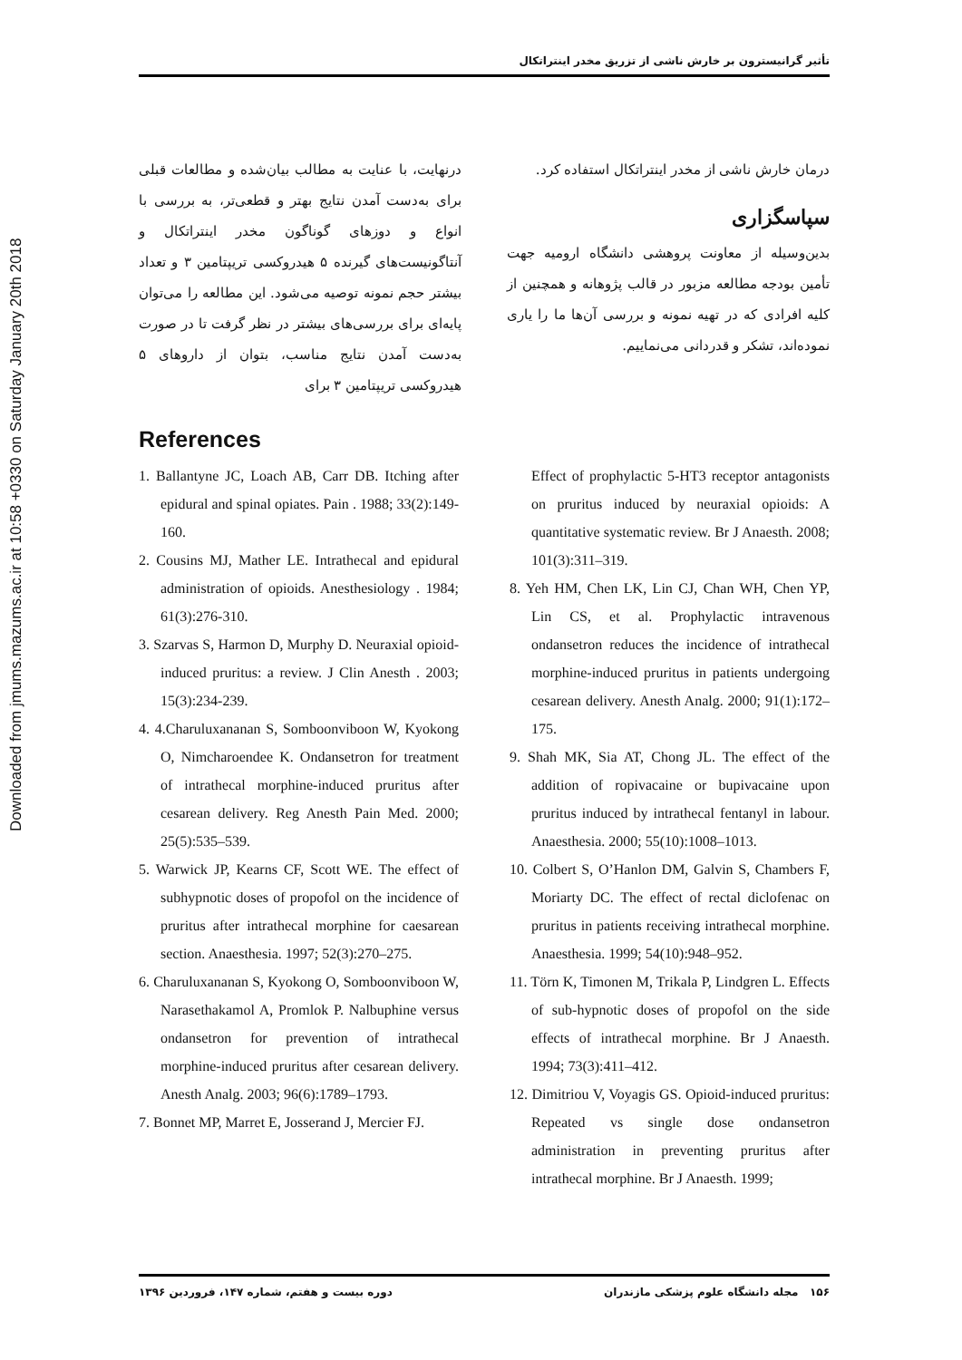Downloaded from jmums.mazums.ac.ir at 10:58 +0330 on Saturday January 20th 2018
تأثیر گرانیسترون بر خارش ناشی از تزریق مخدر اینتراتکال
درنهایت، با عنایت به مطالب بیان‌شده و مطالعات قبلی برای به‌دست آمدن نتایج بهتر و قطعی‌تر، به بررسی با انواع و دوزهای گوناگون مخدر اینتراتکال و آنتاگونیست‌های گیرنده ۵ هیدروکسی تریپتامین ۳ و تعداد بیشتر حجم نمونه توصیه می‌شود. این مطالعه را می‌توان پایه‌ای برای بررسی‌های بیشتر در نظر گرفت تا در صورت به‌دست آمدن نتایج مناسب، بتوان از داروهای ۵ هیدروکسی تریپتامین ۳ برای
درمان خارش ناشی از مخدر اینتراتکال استفاده کرد.
سپاسگزاری
بدین‌وسیله از معاونت پروهشی دانشگاه ارومیه جهت تأمین بودجه مطالعه مزبور در قالب پژوهانه و همچنین از کلیه افرادی که در تهیه نمونه و بررسی آن‌ها ما را یاری نموده‌اند، تشکر و قدردانی می‌نماییم.
References
1. Ballantyne JC, Loach AB, Carr DB. Itching after epidural and spinal opiates. Pain . 1988; 33(2):149-160.
2. Cousins MJ, Mather LE. Intrathecal and epidural administration of opioids. Anesthesiology . 1984; 61(3):276-310.
3. Szarvas S, Harmon D, Murphy D. Neuraxial opioid-induced pruritus: a review. J Clin Anesth . 2003; 15(3):234-239.
4. 4.Charuluxananan S, Somboonviboon W, Kyokong O, Nimcharoendee K. Ondansetron for treatment of intrathecal morphine-induced pruritus after cesarean delivery. Reg Anesth Pain Med. 2000; 25(5):535–539.
5. Warwick JP, Kearns CF, Scott WE. The effect of subhypnotic doses of propofol on the incidence of pruritus after intrathecal morphine for caesarean section. Anaesthesia. 1997; 52(3):270–275.
6. Charuluxananan S, Kyokong O, Somboonviboon W, Narasethakamol A, Promlok P. Nalbuphine versus ondansetron for prevention of intrathecal morphine-induced pruritus after cesarean delivery. Anesth Analg. 2003; 96(6):1789–1793.
7. Bonnet MP, Marret E, Josserand J, Mercier FJ.
Effect of prophylactic 5-HT3 receptor antagonists on pruritus induced by neuraxial opioids: A quantitative systematic review. Br J Anaesth. 2008; 101(3):311–319.
8. Yeh HM, Chen LK, Lin CJ, Chan WH, Chen YP, Lin CS, et al. Prophylactic intravenous ondansetron reduces the incidence of intrathecal morphine-induced pruritus in patients undergoing cesarean delivery. Anesth Analg. 2000; 91(1):172–175.
9. Shah MK, Sia AT, Chong JL. The effect of the addition of ropivacaine or bupivacaine upon pruritus induced by intrathecal fentanyl in labour. Anaesthesia. 2000; 55(10):1008–1013.
10. Colbert S, O’Hanlon DM, Galvin S, Chambers F, Moriarty DC. The effect of rectal diclofenac on pruritus in patients receiving intrathecal morphine. Anaesthesia. 1999; 54(10):948–952.
11. Törn K, Timonen M, Trikala P, Lindgren L. Effects of sub-hypnotic doses of propofol on the side effects of intrathecal morphine. Br J Anaesth. 1994; 73(3):411–412.
12. Dimitriou V, Voyagis GS. Opioid-induced pruritus: Repeated vs single dose ondansetron administration in preventing pruritus after intrathecal morphine. Br J Anaesth. 1999;
۱۵۶ مجله دانشگاه علوم پزشکی مازندران دوره بیست و هفتم، شماره ۱۴۷، فروردین ۱۳۹۶